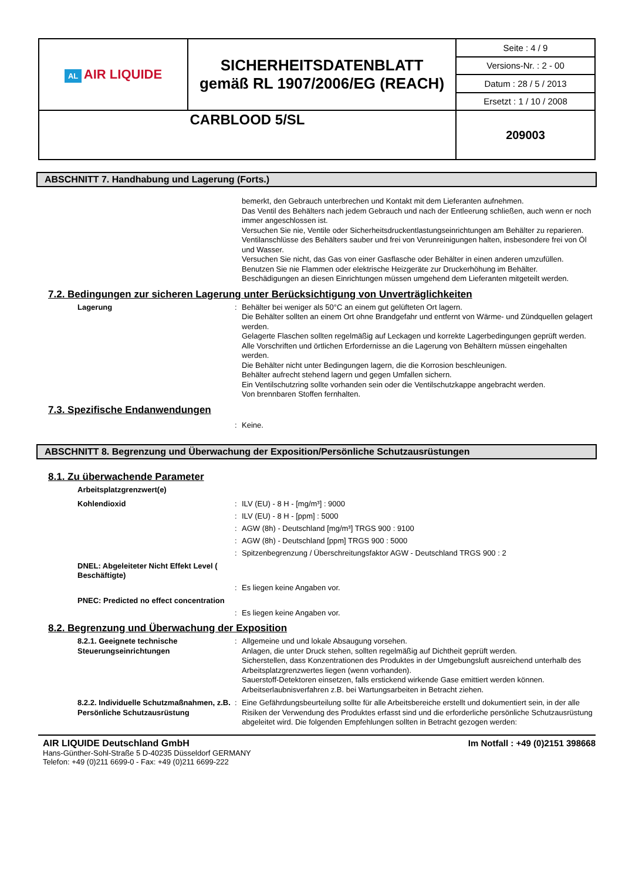| AL AIR LIQUIDE | SICHERHEITSDATENBLATT gemäß RL 1907/2006/EG (REACH) | Seite : 4 / 9 |
| | | Versions-Nr. : 2 - 00 |
| | | Datum : 28 / 5 / 2013 |
| | | Ersetzt : 1 / 10 / 2008 |
| CARBLOOD 5/SL | | 209003 |
ABSCHNITT 7. Handhabung und Lagerung (Forts.)
bemerkt, den Gebrauch unterbrechen und Kontakt mit dem Lieferanten aufnehmen.
Das Ventil des Behälters nach jedem Gebrauch und nach der Entleerung schließen, auch wenn er noch immer angeschlossen ist.
Versuchen Sie nie, Ventile oder Sicherheitsdruckentlastungseinrichtungen am Behälter zu reparieren.
Ventilanschlüsse des Behälters sauber und frei von Verunreinigungen halten, insbesondere frei von Öl und Wasser.
Versuchen Sie nicht, das Gas von einer Gasflasche oder Behälter in einen anderen umzufüllen.
Benutzen Sie nie Flammen oder elektrische Heizgeräte zur Druckerhöhung im Behälter.
Beschädigungen an diesen Einrichtungen müssen umgehend dem Lieferanten mitgeteilt werden.
7.2. Bedingungen zur sicheren Lagerung unter Berücksichtigung von Unverträglichkeiten
Lagerung : Behälter bei weniger als 50°C an einem gut gelüfteten Ort lagern.
Die Behälter sollten an einem Ort ohne Brandgefahr und entfernt von Wärme- und Zündquellen gelagert werden.
Gelagerte Flaschen sollten regelmäßig auf Leckagen und korrekte Lagerbedingungen geprüft werden.
Alle Vorschriften und örtlichen Erfordernisse an die Lagerung von Behältern müssen eingehalten werden.
Die Behälter nicht unter Bedingungen lagern, die die Korrosion beschleunigen.
Behälter aufrecht stehend lagern und gegen Umfallen sichern.
Ein Ventilschutzring sollte vorhanden sein oder die Ventilschutzkappe angebracht werden.
Von brennbaren Stoffen fernhalten.
7.3. Spezifische Endanwendungen
: Keine.
ABSCHNITT 8. Begrenzung und Überwachung der Exposition/Persönliche Schutzausrüstungen
8.1. Zu überwachende Parameter
Arbeitsplatzgrenzwert(e)
Kohlendioxid :
:
:
:
:
ILV (EU) - 8 H - [mg/m³] : 9000
ILV (EU) - 8 H - [ppm] : 5000
AGW (8h) - Deutschland [mg/m³] TRGS 900 : 9100
AGW (8h) - Deutschland [ppm] TRGS 900 : 5000
Spitzenbegrenzung / Überschreitungsfaktor AGW - Deutschland TRGS 900 : 2
DNEL: Abgeleiteter Nicht Effekt Level ( Beschäftigte)
: Es liegen keine Angaben vor.
PNEC: Predicted no effect concentration
: Es liegen keine Angaben vor.
8.2. Begrenzung und Überwachung der Exposition
8.2.1. Geeignete technische Steuerungseinrichtungen
: Allgemeine und und lokale Absaugung vorsehen.
Anlagen, die unter Druck stehen, sollten regelmäßig auf Dichtheit geprüft werden.
Sicherstellen, dass Konzentrationen des Produktes in der Umgebungsluft ausreichend unterhalb des Arbeitsplatzgrenzwertes liegen (wenn vorhanden).
Sauerstoff-Detektoren einsetzen, falls erstickend wirkende Gase emittiert werden können.
Arbeitserlaubnisverfahren z.B. bei Wartungsarbeiten in Betracht ziehen.
8.2.2. Individuelle Schutzmaßnahmen, z.B. Persönliche Schutzausrüstung
: Eine Gefährdungsbeurteilung sollte für alle Arbeitsbereiche erstellt und dokumentiert sein, in der alle Risiken der Verwendung des Produktes erfasst sind und die erforderliche persönliche Schutzausrüstung abgeleitet wird. Die folgenden Empfehlungen sollten in Betracht gezogen werden:
AIR LIQUIDE Deutschland GmbH
Hans-Günther-Sohl-Straße 5 D-40235 Düsseldorf GERMANY
Telefon: +49 (0)211 6699-0 - Fax: +49 (0)211 6699-222
Im Notfall : +49 (0)2151 398668